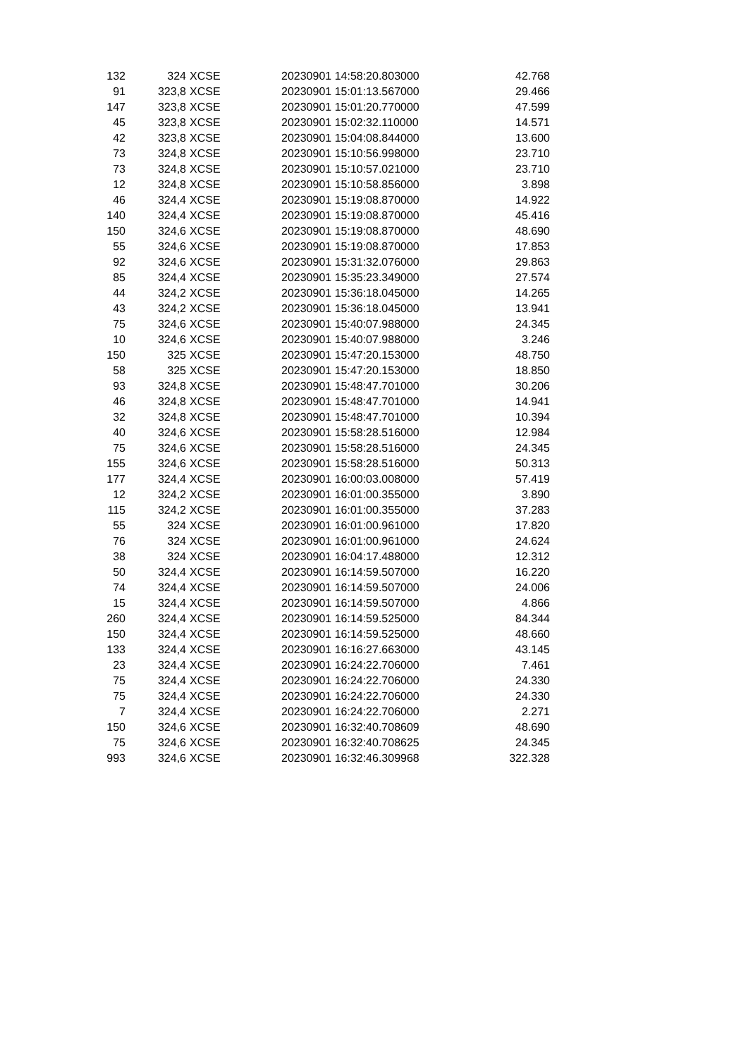| 132 | 324 | XCSE | 20230901 14:58:20.803000 | 42.768 |
| 91 | 323,8 | XCSE | 20230901 15:01:13.567000 | 29.466 |
| 147 | 323,8 | XCSE | 20230901 15:01:20.770000 | 47.599 |
| 45 | 323,8 | XCSE | 20230901 15:02:32.110000 | 14.571 |
| 42 | 323,8 | XCSE | 20230901 15:04:08.844000 | 13.600 |
| 73 | 324,8 | XCSE | 20230901 15:10:56.998000 | 23.710 |
| 73 | 324,8 | XCSE | 20230901 15:10:57.021000 | 23.710 |
| 12 | 324,8 | XCSE | 20230901 15:10:58.856000 | 3.898 |
| 46 | 324,4 | XCSE | 20230901 15:19:08.870000 | 14.922 |
| 140 | 324,4 | XCSE | 20230901 15:19:08.870000 | 45.416 |
| 150 | 324,6 | XCSE | 20230901 15:19:08.870000 | 48.690 |
| 55 | 324,6 | XCSE | 20230901 15:19:08.870000 | 17.853 |
| 92 | 324,6 | XCSE | 20230901 15:31:32.076000 | 29.863 |
| 85 | 324,4 | XCSE | 20230901 15:35:23.349000 | 27.574 |
| 44 | 324,2 | XCSE | 20230901 15:36:18.045000 | 14.265 |
| 43 | 324,2 | XCSE | 20230901 15:36:18.045000 | 13.941 |
| 75 | 324,6 | XCSE | 20230901 15:40:07.988000 | 24.345 |
| 10 | 324,6 | XCSE | 20230901 15:40:07.988000 | 3.246 |
| 150 | 325 | XCSE | 20230901 15:47:20.153000 | 48.750 |
| 58 | 325 | XCSE | 20230901 15:47:20.153000 | 18.850 |
| 93 | 324,8 | XCSE | 20230901 15:48:47.701000 | 30.206 |
| 46 | 324,8 | XCSE | 20230901 15:48:47.701000 | 14.941 |
| 32 | 324,8 | XCSE | 20230901 15:48:47.701000 | 10.394 |
| 40 | 324,6 | XCSE | 20230901 15:58:28.516000 | 12.984 |
| 75 | 324,6 | XCSE | 20230901 15:58:28.516000 | 24.345 |
| 155 | 324,6 | XCSE | 20230901 15:58:28.516000 | 50.313 |
| 177 | 324,4 | XCSE | 20230901 16:00:03.008000 | 57.419 |
| 12 | 324,2 | XCSE | 20230901 16:01:00.355000 | 3.890 |
| 115 | 324,2 | XCSE | 20230901 16:01:00.355000 | 37.283 |
| 55 | 324 | XCSE | 20230901 16:01:00.961000 | 17.820 |
| 76 | 324 | XCSE | 20230901 16:01:00.961000 | 24.624 |
| 38 | 324 | XCSE | 20230901 16:04:17.488000 | 12.312 |
| 50 | 324,4 | XCSE | 20230901 16:14:59.507000 | 16.220 |
| 74 | 324,4 | XCSE | 20230901 16:14:59.507000 | 24.006 |
| 15 | 324,4 | XCSE | 20230901 16:14:59.507000 | 4.866 |
| 260 | 324,4 | XCSE | 20230901 16:14:59.525000 | 84.344 |
| 150 | 324,4 | XCSE | 20230901 16:14:59.525000 | 48.660 |
| 133 | 324,4 | XCSE | 20230901 16:16:27.663000 | 43.145 |
| 23 | 324,4 | XCSE | 20230901 16:24:22.706000 | 7.461 |
| 75 | 324,4 | XCSE | 20230901 16:24:22.706000 | 24.330 |
| 75 | 324,4 | XCSE | 20230901 16:24:22.706000 | 24.330 |
| 7 | 324,4 | XCSE | 20230901 16:24:22.706000 | 2.271 |
| 150 | 324,6 | XCSE | 20230901 16:32:40.708609 | 48.690 |
| 75 | 324,6 | XCSE | 20230901 16:32:40.708625 | 24.345 |
| 993 | 324,6 | XCSE | 20230901 16:32:46.309968 | 322.328 |